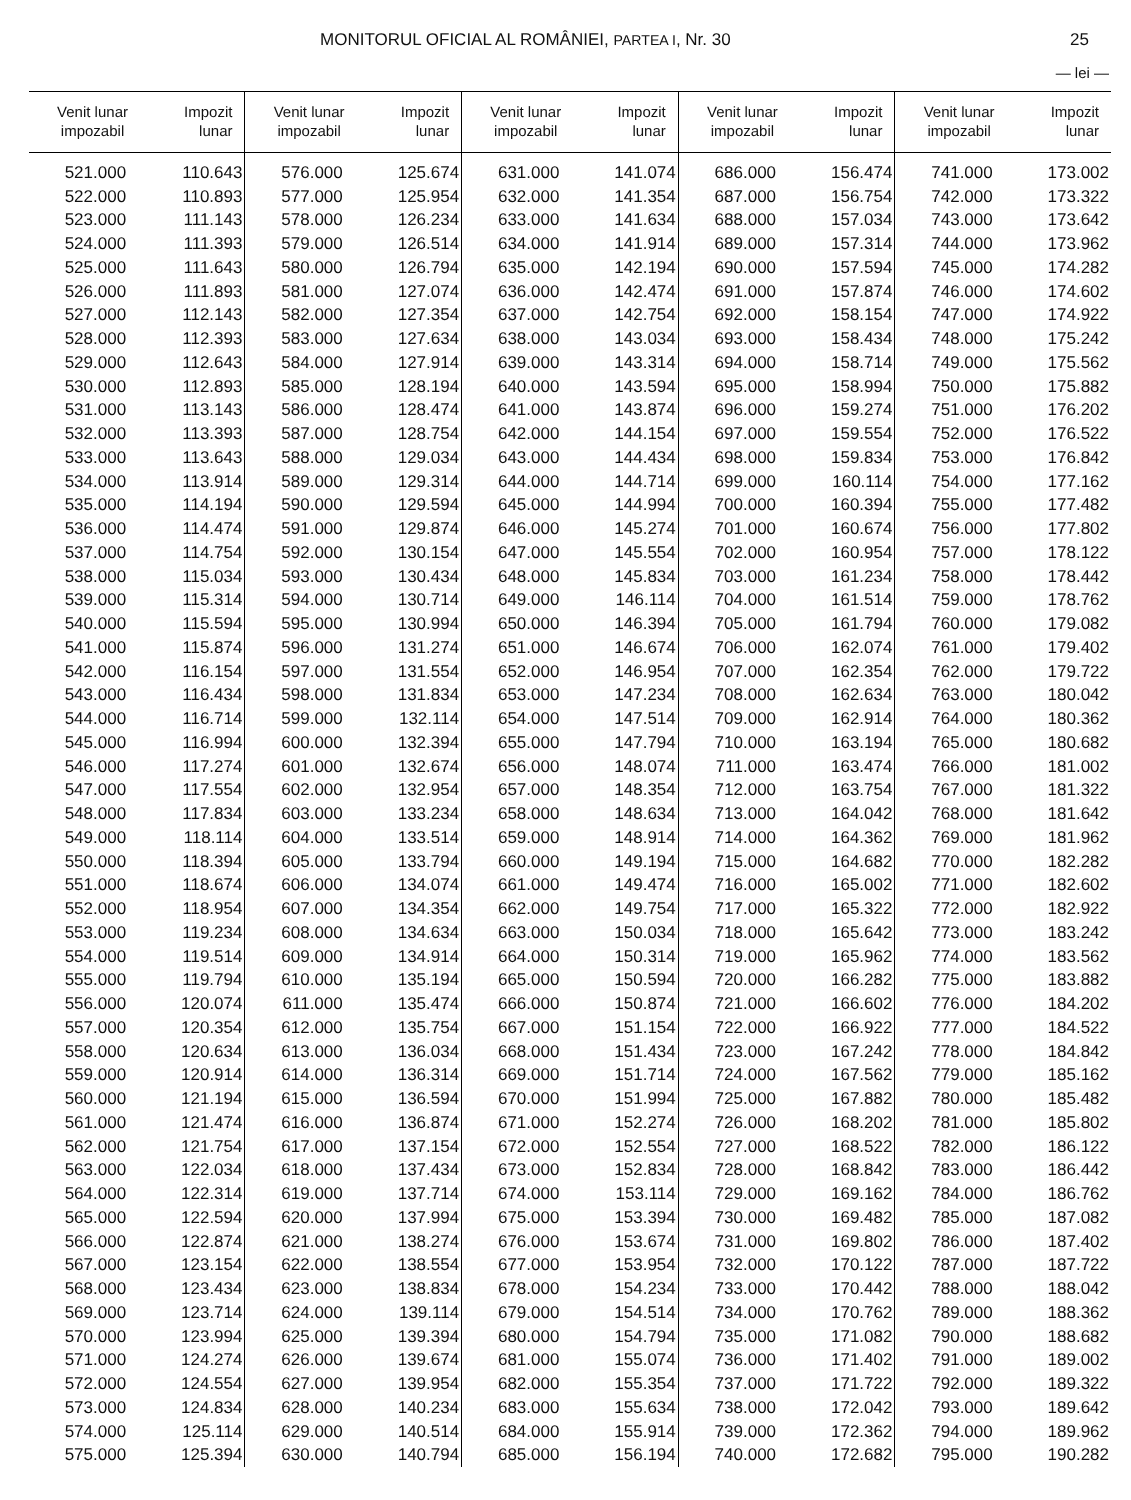MONITORUL OFICIAL AL ROMÂNIEI, PARTEA I, Nr. 30 25
— lei —
| Venit lunar impozabil | Impozit lunar | Venit lunar impozabil | Impozit lunar | Venit lunar impozabil | Impozit lunar | Venit lunar impozabil | Impozit lunar | Venit lunar impozabil | Impozit lunar |
| --- | --- | --- | --- | --- | --- | --- | --- | --- | --- |
| 521.000 | 110.643 | 576.000 | 125.674 | 631.000 | 141.074 | 686.000 | 156.474 | 741.000 | 173.002 |
| 522.000 | 110.893 | 577.000 | 125.954 | 632.000 | 141.354 | 687.000 | 156.754 | 742.000 | 173.322 |
| 523.000 | 111.143 | 578.000 | 126.234 | 633.000 | 141.634 | 688.000 | 157.034 | 743.000 | 173.642 |
| 524.000 | 111.393 | 579.000 | 126.514 | 634.000 | 141.914 | 689.000 | 157.314 | 744.000 | 173.962 |
| 525.000 | 111.643 | 580.000 | 126.794 | 635.000 | 142.194 | 690.000 | 157.594 | 745.000 | 174.282 |
| 526.000 | 111.893 | 581.000 | 127.074 | 636.000 | 142.474 | 691.000 | 157.874 | 746.000 | 174.602 |
| 527.000 | 112.143 | 582.000 | 127.354 | 637.000 | 142.754 | 692.000 | 158.154 | 747.000 | 174.922 |
| 528.000 | 112.393 | 583.000 | 127.634 | 638.000 | 143.034 | 693.000 | 158.434 | 748.000 | 175.242 |
| 529.000 | 112.643 | 584.000 | 127.914 | 639.000 | 143.314 | 694.000 | 158.714 | 749.000 | 175.562 |
| 530.000 | 112.893 | 585.000 | 128.194 | 640.000 | 143.594 | 695.000 | 158.994 | 750.000 | 175.882 |
| 531.000 | 113.143 | 586.000 | 128.474 | 641.000 | 143.874 | 696.000 | 159.274 | 751.000 | 176.202 |
| 532.000 | 113.393 | 587.000 | 128.754 | 642.000 | 144.154 | 697.000 | 159.554 | 752.000 | 176.522 |
| 533.000 | 113.643 | 588.000 | 129.034 | 643.000 | 144.434 | 698.000 | 159.834 | 753.000 | 176.842 |
| 534.000 | 113.914 | 589.000 | 129.314 | 644.000 | 144.714 | 699.000 | 160.114 | 754.000 | 177.162 |
| 535.000 | 114.194 | 590.000 | 129.594 | 645.000 | 144.994 | 700.000 | 160.394 | 755.000 | 177.482 |
| 536.000 | 114.474 | 591.000 | 129.874 | 646.000 | 145.274 | 701.000 | 160.674 | 756.000 | 177.802 |
| 537.000 | 114.754 | 592.000 | 130.154 | 647.000 | 145.554 | 702.000 | 160.954 | 757.000 | 178.122 |
| 538.000 | 115.034 | 593.000 | 130.434 | 648.000 | 145.834 | 703.000 | 161.234 | 758.000 | 178.442 |
| 539.000 | 115.314 | 594.000 | 130.714 | 649.000 | 146.114 | 704.000 | 161.514 | 759.000 | 178.762 |
| 540.000 | 115.594 | 595.000 | 130.994 | 650.000 | 146.394 | 705.000 | 161.794 | 760.000 | 179.082 |
| 541.000 | 115.874 | 596.000 | 131.274 | 651.000 | 146.674 | 706.000 | 162.074 | 761.000 | 179.402 |
| 542.000 | 116.154 | 597.000 | 131.554 | 652.000 | 146.954 | 707.000 | 162.354 | 762.000 | 179.722 |
| 543.000 | 116.434 | 598.000 | 131.834 | 653.000 | 147.234 | 708.000 | 162.634 | 763.000 | 180.042 |
| 544.000 | 116.714 | 599.000 | 132.114 | 654.000 | 147.514 | 709.000 | 162.914 | 764.000 | 180.362 |
| 545.000 | 116.994 | 600.000 | 132.394 | 655.000 | 147.794 | 710.000 | 163.194 | 765.000 | 180.682 |
| 546.000 | 117.274 | 601.000 | 132.674 | 656.000 | 148.074 | 711.000 | 163.474 | 766.000 | 181.002 |
| 547.000 | 117.554 | 602.000 | 132.954 | 657.000 | 148.354 | 712.000 | 163.754 | 767.000 | 181.322 |
| 548.000 | 117.834 | 603.000 | 133.234 | 658.000 | 148.634 | 713.000 | 164.042 | 768.000 | 181.642 |
| 549.000 | 118.114 | 604.000 | 133.514 | 659.000 | 148.914 | 714.000 | 164.362 | 769.000 | 181.962 |
| 550.000 | 118.394 | 605.000 | 133.794 | 660.000 | 149.194 | 715.000 | 164.682 | 770.000 | 182.282 |
| 551.000 | 118.674 | 606.000 | 134.074 | 661.000 | 149.474 | 716.000 | 165.002 | 771.000 | 182.602 |
| 552.000 | 118.954 | 607.000 | 134.354 | 662.000 | 149.754 | 717.000 | 165.322 | 772.000 | 182.922 |
| 553.000 | 119.234 | 608.000 | 134.634 | 663.000 | 150.034 | 718.000 | 165.642 | 773.000 | 183.242 |
| 554.000 | 119.514 | 609.000 | 134.914 | 664.000 | 150.314 | 719.000 | 165.962 | 774.000 | 183.562 |
| 555.000 | 119.794 | 610.000 | 135.194 | 665.000 | 150.594 | 720.000 | 166.282 | 775.000 | 183.882 |
| 556.000 | 120.074 | 611.000 | 135.474 | 666.000 | 150.874 | 721.000 | 166.602 | 776.000 | 184.202 |
| 557.000 | 120.354 | 612.000 | 135.754 | 667.000 | 151.154 | 722.000 | 166.922 | 777.000 | 184.522 |
| 558.000 | 120.634 | 613.000 | 136.034 | 668.000 | 151.434 | 723.000 | 167.242 | 778.000 | 184.842 |
| 559.000 | 120.914 | 614.000 | 136.314 | 669.000 | 151.714 | 724.000 | 167.562 | 779.000 | 185.162 |
| 560.000 | 121.194 | 615.000 | 136.594 | 670.000 | 151.994 | 725.000 | 167.882 | 780.000 | 185.482 |
| 561.000 | 121.474 | 616.000 | 136.874 | 671.000 | 152.274 | 726.000 | 168.202 | 781.000 | 185.802 |
| 562.000 | 121.754 | 617.000 | 137.154 | 672.000 | 152.554 | 727.000 | 168.522 | 782.000 | 186.122 |
| 563.000 | 122.034 | 618.000 | 137.434 | 673.000 | 152.834 | 728.000 | 168.842 | 783.000 | 186.442 |
| 564.000 | 122.314 | 619.000 | 137.714 | 674.000 | 153.114 | 729.000 | 169.162 | 784.000 | 186.762 |
| 565.000 | 122.594 | 620.000 | 137.994 | 675.000 | 153.394 | 730.000 | 169.482 | 785.000 | 187.082 |
| 566.000 | 122.874 | 621.000 | 138.274 | 676.000 | 153.674 | 731.000 | 169.802 | 786.000 | 187.402 |
| 567.000 | 123.154 | 622.000 | 138.554 | 677.000 | 153.954 | 732.000 | 170.122 | 787.000 | 187.722 |
| 568.000 | 123.434 | 623.000 | 138.834 | 678.000 | 154.234 | 733.000 | 170.442 | 788.000 | 188.042 |
| 569.000 | 123.714 | 624.000 | 139.114 | 679.000 | 154.514 | 734.000 | 170.762 | 789.000 | 188.362 |
| 570.000 | 123.994 | 625.000 | 139.394 | 680.000 | 154.794 | 735.000 | 171.082 | 790.000 | 188.682 |
| 571.000 | 124.274 | 626.000 | 139.674 | 681.000 | 155.074 | 736.000 | 171.402 | 791.000 | 189.002 |
| 572.000 | 124.554 | 627.000 | 139.954 | 682.000 | 155.354 | 737.000 | 171.722 | 792.000 | 189.322 |
| 573.000 | 124.834 | 628.000 | 140.234 | 683.000 | 155.634 | 738.000 | 172.042 | 793.000 | 189.642 |
| 574.000 | 125.114 | 629.000 | 140.514 | 684.000 | 155.914 | 739.000 | 172.362 | 794.000 | 189.962 |
| 575.000 | 125.394 | 630.000 | 140.794 | 685.000 | 156.194 | 740.000 | 172.682 | 795.000 | 190.282 |